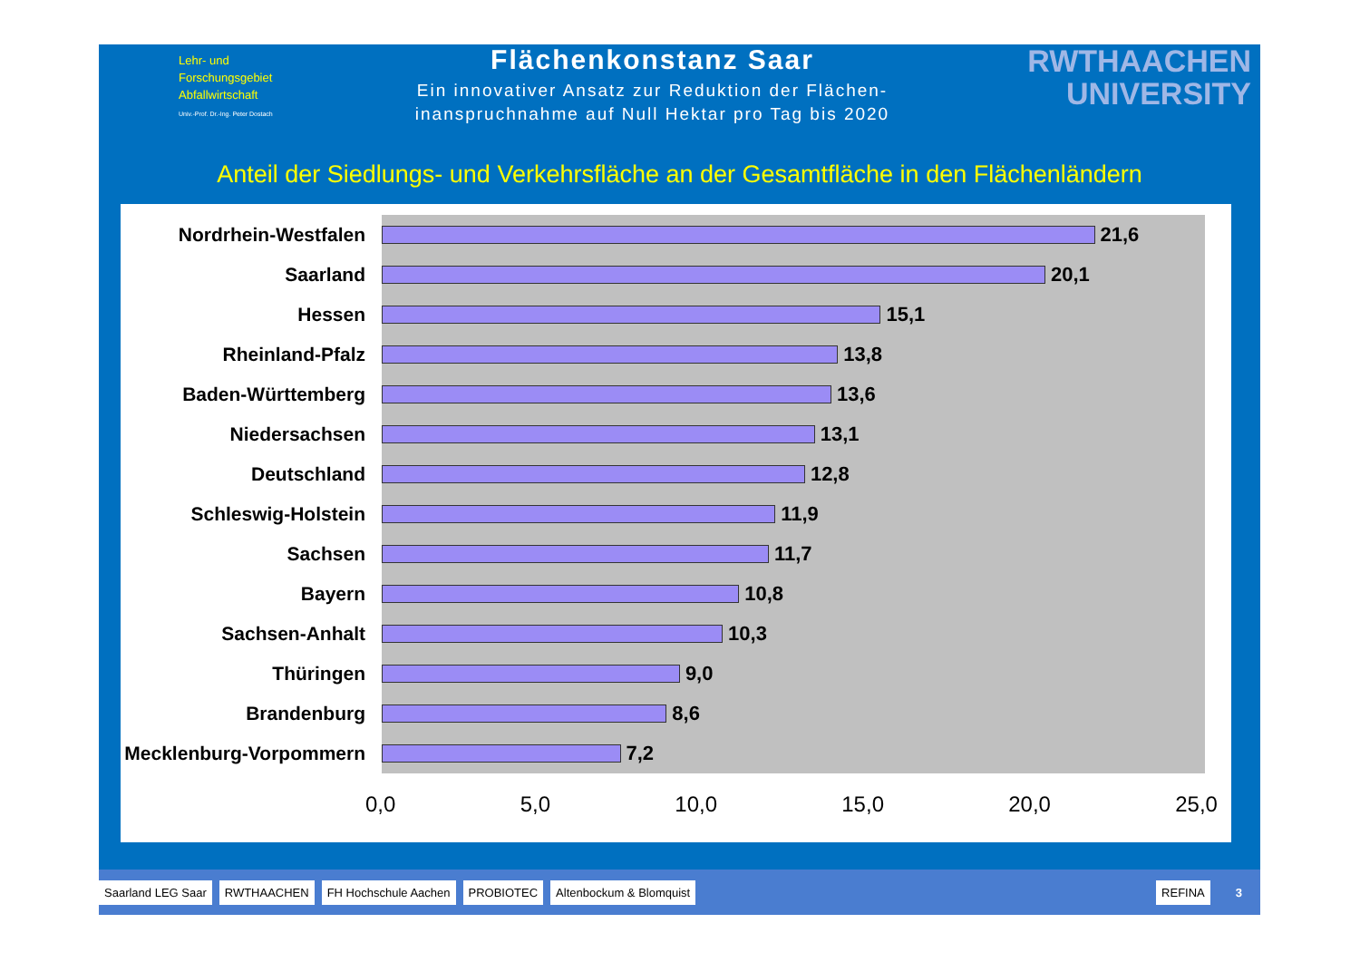Lehr- und
Forschungsgebiet
Abfallwirtschaft
Univ.-Prof. Dr.-Ing. Peter Dostach
Flächenkonstanz Saar
Ein innovativer Ansatz zur Reduktion der Flächen-
inanspruchnahme auf Null Hektar pro Tag bis 2020
RWTHAACHEN
UNIVERSITY
Anteil der Siedlungs- und Verkehrsfläche an der Gesamtfläche in den Flächenländern
Nordrhein-Westfalen
21,6
Saarland
20,1
Hessen
15,1
Rheinland-Pfalz
13,8
Baden-Württemberg
13,6
Niedersachsen
13,1
Deutschland
12,8
Schleswig-Holstein
11,9
Sachsen
11,7
Bayern
10,8
Sachsen-Anhalt
10,3
Thüringen
9,0
Brandenburg
8,6
Mecklenburg-Vorpommern
7,2
0,0 5,0 10,0 15,0 20,0 25,0
Saarland LEG Saar RWTHAACHEN FH Hochschule Aachen PROBIOTEC Altenbockum & Blomquist REFINA 3